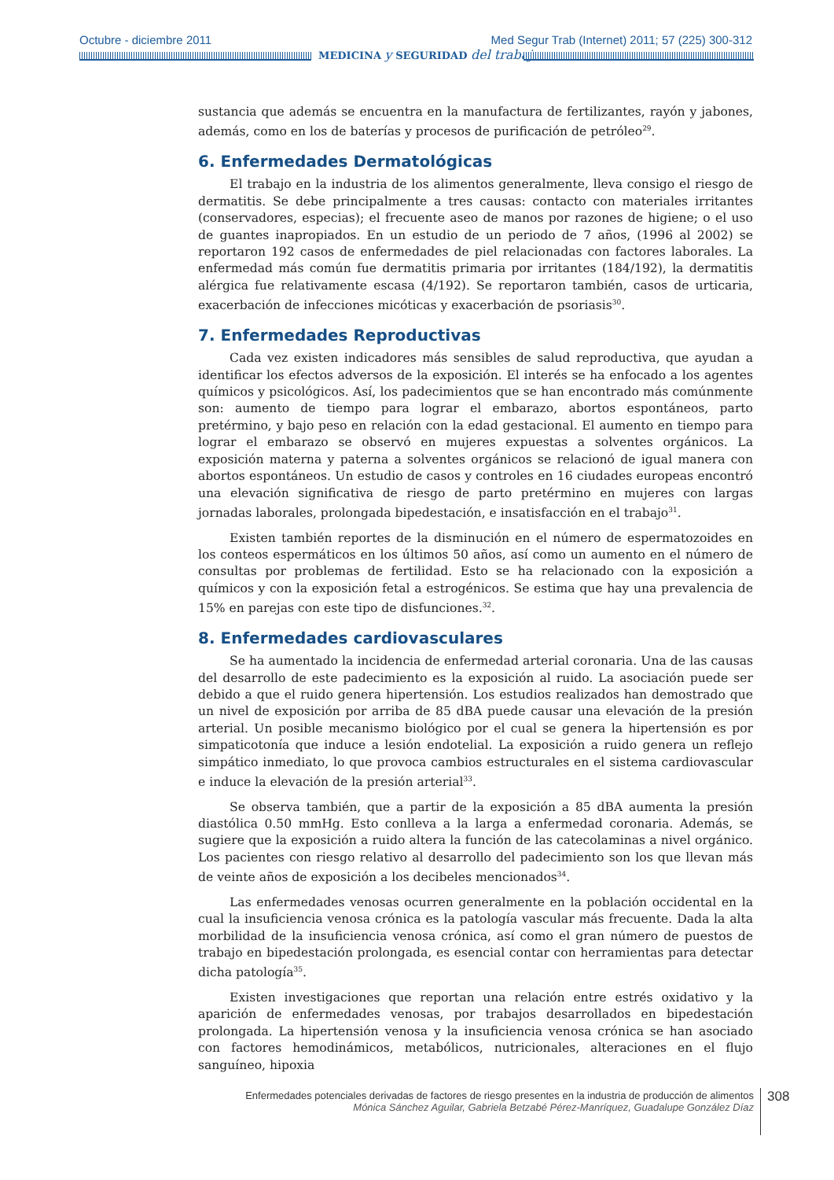Octubre - diciembre 2011
Med Segur Trab (Internet) 2011; 57 (225) 300-312
MEDICINA y SEGURIDAD del trabajo
sustancia que además se encuentra en la manufactura de fertilizantes, rayón y jabones, además, como en los de baterías y procesos de purificación de petróleo<sup>29</sup>.
6. Enfermedades Dermatológicas
El trabajo en la industria de los alimentos generalmente, lleva consigo el riesgo de dermatitis. Se debe principalmente a tres causas: contacto con materiales irritantes (conservadores, especias); el frecuente aseo de manos por razones de higiene; o el uso de guantes inapropiados. En un estudio de un periodo de 7 años, (1996 al 2002) se reportaron 192 casos de enfermedades de piel relacionadas con factores laborales. La enfermedad más común fue dermatitis primaria por irritantes (184/192), la dermatitis alérgica fue relativamente escasa (4/192). Se reportaron también, casos de urticaria, exacerbación de infecciones micóticas y exacerbación de psoriasis<sup>30</sup>.
7. Enfermedades Reproductivas
Cada vez existen indicadores más sensibles de salud reproductiva, que ayudan a identificar los efectos adversos de la exposición. El interés se ha enfocado a los agentes químicos y psicológicos. Así, los padecimientos que se han encontrado más comúnmente son: aumento de tiempo para lograr el embarazo, abortos espontáneos, parto pretérmino, y bajo peso en relación con la edad gestacional. El aumento en tiempo para lograr el embarazo se observó en mujeres expuestas a solventes orgánicos. La exposición materna y paterna a solventes orgánicos se relacionó de igual manera con abortos espontáneos. Un estudio de casos y controles en 16 ciudades europeas encontró una elevación significativa de riesgo de parto pretérmino en mujeres con largas jornadas laborales, prolongada bipedestación, e insatisfacción en el trabajo<sup>31</sup>.
Existen también reportes de la disminución en el número de espermatozoides en los conteos espermáticos en los últimos 50 años, así como un aumento en el número de consultas por problemas de fertilidad. Esto se ha relacionado con la exposición a químicos y con la exposición fetal a estrogénicos. Se estima que hay una prevalencia de 15% en parejas con este tipo de disfunciones.<sup>32</sup>.
8. Enfermedades cardiovasculares
Se ha aumentado la incidencia de enfermedad arterial coronaria. Una de las causas del desarrollo de este padecimiento es la exposición al ruido. La asociación puede ser debido a que el ruido genera hipertensión. Los estudios realizados han demostrado que un nivel de exposición por arriba de 85 dBA puede causar una elevación de la presión arterial. Un posible mecanismo biológico por el cual se genera la hipertensión es por simpaticotonía que induce a lesión endotelial. La exposición a ruido genera un reflejo simpático inmediato, lo que provoca cambios estructurales en el sistema cardiovascular e induce la elevación de la presión arterial<sup>33</sup>.
Se observa también, que a partir de la exposición a 85 dBA aumenta la presión diastólica 0.50 mmHg. Esto conlleva a la larga a enfermedad coronaria. Además, se sugiere que la exposición a ruido altera la función de las catecolaminas a nivel orgánico. Los pacientes con riesgo relativo al desarrollo del padecimiento son los que llevan más de veinte años de exposición a los decibeles mencionados<sup>34</sup>.
Las enfermedades venosas ocurren generalmente en la población occidental en la cual la insuficiencia venosa crónica es la patología vascular más frecuente. Dada la alta morbilidad de la insuficiencia venosa crónica, así como el gran número de puestos de trabajo en bipedestación prolongada, es esencial contar con herramientas para detectar dicha patología<sup>35</sup>.
Existen investigaciones que reportan una relación entre estrés oxidativo y la aparición de enfermedades venosas, por trabajos desarrollados en bipedestación prolongada. La hipertensión venosa y la insuficiencia venosa crónica se han asociado con factores hemodinámicos, metabólicos, nutricionales, alteraciones en el flujo sanguíneo, hipoxia
Enfermedades potenciales derivadas de factores de riesgo presentes en la industria de producción de alimentos
Mónica Sánchez Aguilar, Gabriela Betzabé Pérez-Manríquez, Guadalupe González Díaz
308